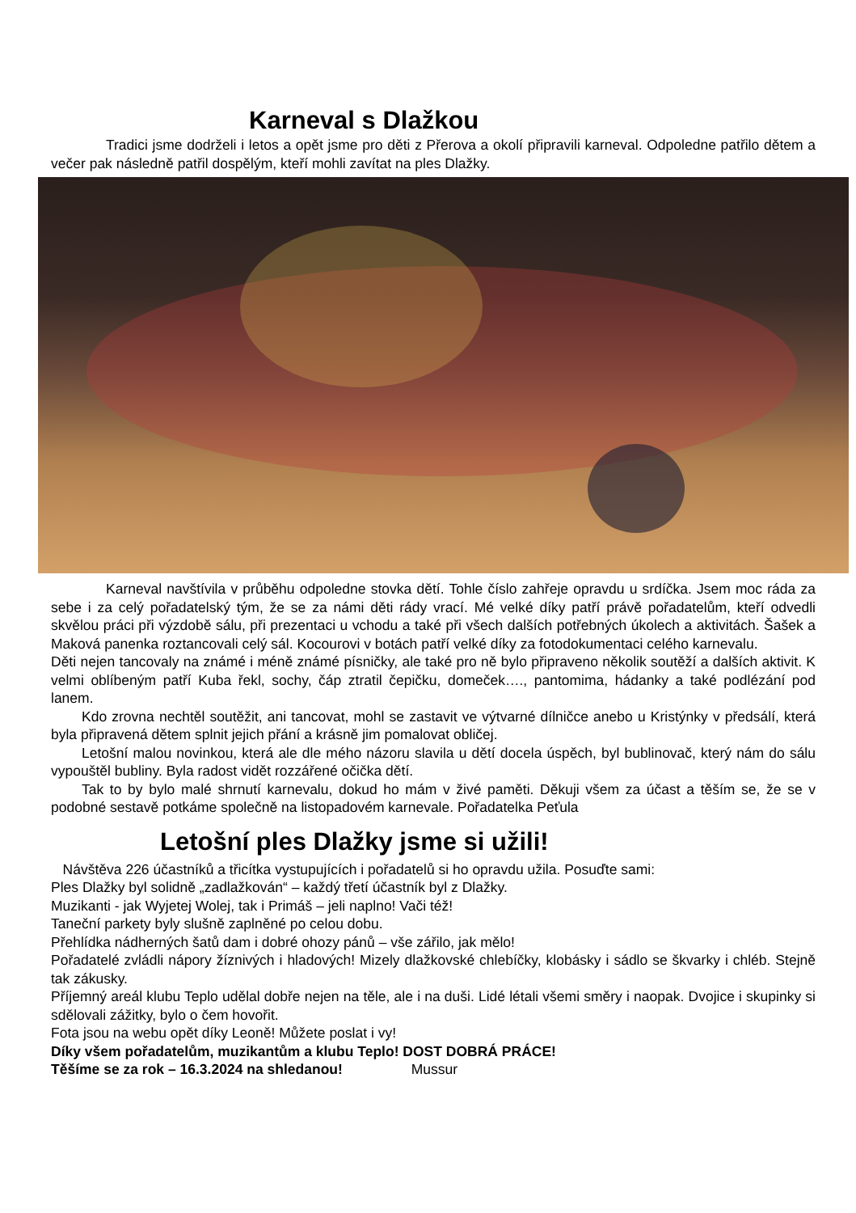Karneval s Dlažkou
Tradici jsme dodrželi i letos a opět jsme pro děti z Přerova a okolí připravili karneval. Odpoledne patřilo dětem a večer pak následně patřil dospělým, kteří mohli zavítat na ples Dlažky.
Karneval navštívila v průběhu odpoledne stovka dětí. Tohle číslo zahřeje opravdu u srdíčka. Jsem moc ráda za sebe i za celý pořadatelský tým, že se za námi děti rády vrací. Mé velké díky patří právě pořadatelům, kteří odvedli skvělou práci při výzdobě sálu, při prezentaci u vchodu a také při všech dalších potřebných úkolech a aktivitách. Šašek a Maková panenka roztancovali celý sál. Kocourovi v botách patří velké díky za fotodokumentaci celého karnevalu.
Děti nejen tancovaly na známé i méně známé písničky, ale také pro ně bylo připraveno několik soutěží a dalších aktivit. K velmi oblíbeným patří Kuba řekl, sochy, čáp ztratil čepičku, domeček…., pantomima, hádanky a také podlézání pod lanem.
Kdo zrovna nechtěl soutěžit, ani tancovat, mohl se zastavit ve výtvarné dílničce anebo u Kristýnky v předsálí, která byla připravená dětem splnit jejich přání a krásně jim pomalovat obličej.
Letošní malou novinkou, která ale dle mého názoru slavila u dětí docela úspěch, byl bublinovač, který nám do sálu vypouštěl bubliny. Byla radost vidět rozzářené očička dětí.
Tak to by bylo malé shrnutí karnevalu, dokud ho mám v živé paměti. Děkuji všem za účast a těším se, že se v podobné sestavě potkáme společně na listopadovém karnevale. Pořadatelka Peťula
Letošní ples Dlažky jsme si užili!
Návštěva 226 účastníků a třicítka vystupujících i pořadatelů si ho opravdu užila. Posuďte sami:
Ples Dlažky byl solidně „zadlažkován“ – každý třetí účastník byl z Dlažky.
Muzikanti - jak Wyjetej Wolej, tak i Primáš – jeli naplno! Vači též!
Taneční parkety byly slušně zaplněné po celou dobu.
Přehlídka nádherných šatů dam i dobré ohozy pánů – vše zářilo, jak mělo!
Pořadatelé zvládli nápory žíznivých i hladových! Mizely dlažkovské chlebíčky, klobásky i sádlo se škvarky i chléb. Stejně tak zákusky.
Příjemný areál klubu Teplo udělal dobře nejen na těle, ale i na duši. Lidé létali všemi směry i naopak. Dvojice i skupinky si sdělovali zážitky, bylo o čem hovořit.
Fota jsou na webu opět díky Leoně! Můžete poslat i vy!
Díky všem pořadatelům, muzikantům a klubu Teplo! DOST DOBRÁ PRÁCE!
Těšíme se za rok – 16.3.2024 na shledanou! Mussur